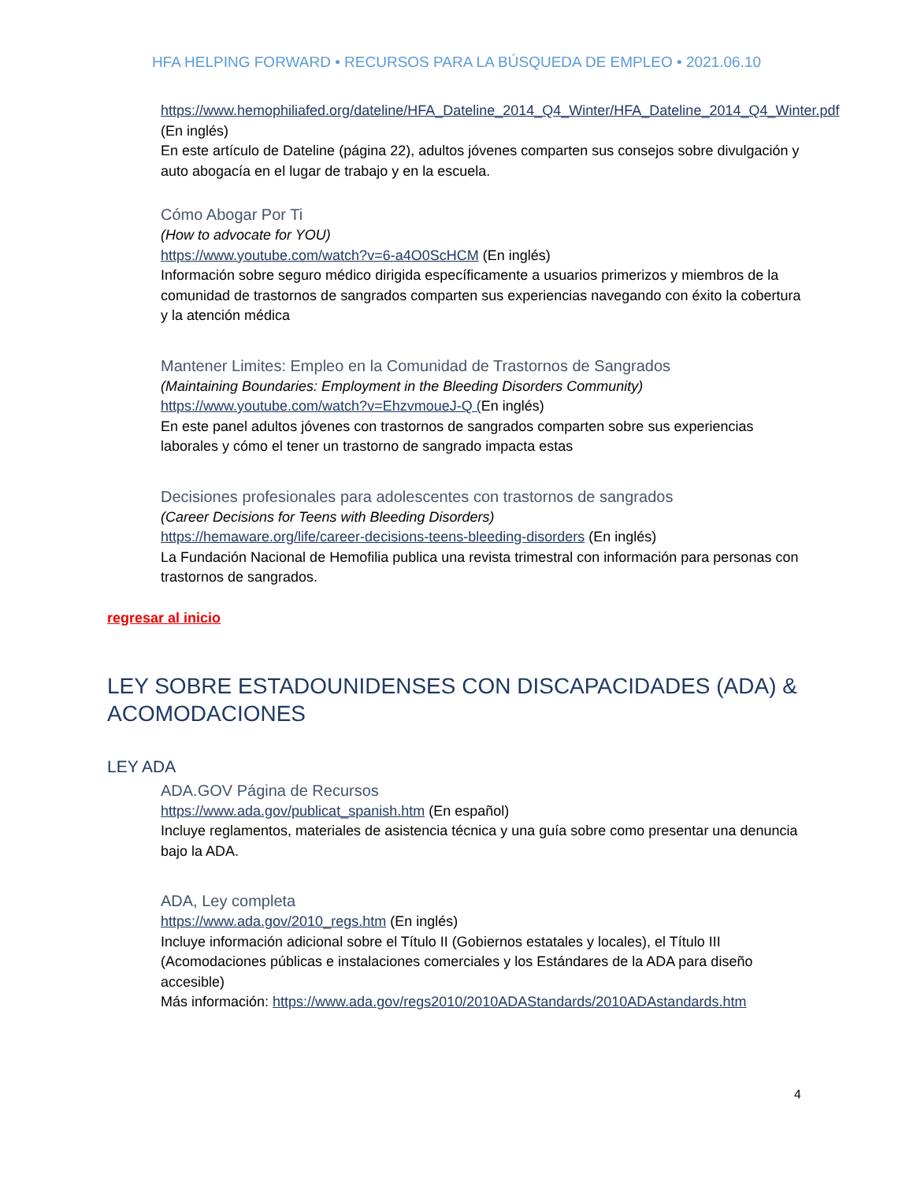HFA HELPING FORWARD • RECURSOS PARA LA BÚSQUEDA DE EMPLEO • 2021.06.10
https://www.hemophiliafed.org/dateline/HFA_Dateline_2014_Q4_Winter/HFA_Dateline_2014_Q4_Winter.pdf (En inglés)
En este artículo de Dateline (página 22), adultos jóvenes comparten sus consejos sobre divulgación y auto abogacía en el lugar de trabajo y en la escuela.
Cómo Abogar Por Ti
(How to advocate for YOU)
https://www.youtube.com/watch?v=6-a4O0ScHCM (En inglés)
Información sobre seguro médico dirigida específicamente a usuarios primerizos y miembros de la comunidad de trastornos de sangrados comparten sus experiencias navegando con éxito la cobertura y la atención médica
Mantener Limites: Empleo en la Comunidad de Trastornos de Sangrados
(Maintaining Boundaries: Employment in the Bleeding Disorders Community)
https://www.youtube.com/watch?v=EhzvmoueJ-Q (En inglés)
En este panel adultos jóvenes con trastornos de sangrados comparten sobre sus experiencias laborales y cómo el tener un trastorno de sangrado impacta estas
Decisiones profesionales para adolescentes con trastornos de sangrados
(Career Decisions for Teens with Bleeding Disorders)
https://hemaware.org/life/career-decisions-teens-bleeding-disorders (En inglés)
La Fundación Nacional de Hemofilia publica una revista trimestral con información para personas con trastornos de sangrados.
regresar al inicio
LEY SOBRE ESTADOUNIDENSES CON DISCAPACIDADES (ADA) & ACOMODACIONES
LEY ADA
ADA.GOV Página de Recursos
https://www.ada.gov/publicat_spanish.htm (En español)
Incluye reglamentos, materiales de asistencia técnica y una guía sobre como presentar una denuncia bajo la ADA.
ADA, Ley completa
https://www.ada.gov/2010_regs.htm (En inglés)
Incluye información adicional sobre el Título II (Gobiernos estatales y locales), el Título III (Acomodaciones públicas e instalaciones comerciales y los Estándares de la ADA para diseño accesible)
Más información: https://www.ada.gov/regs2010/2010ADAStandards/2010ADAstandards.htm
4